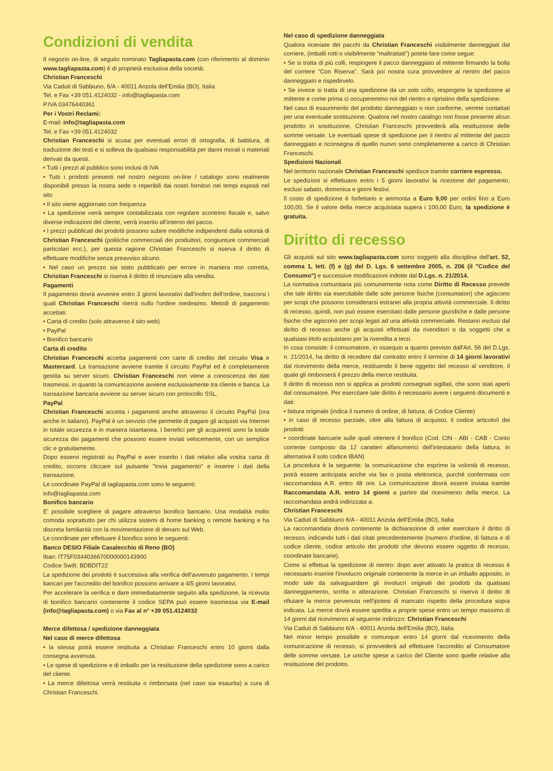Condizioni di vendita
Il negozio on-line, di seguito nominato Tagliapasta.com (con riferimento al dominio www.tagliapasta.com) è di proprietà esclusiva della società:
Christian Franceschi
Via Caduti di Sabbiuno, 6/A - 40011 Anzola dell'Emilia (BO), Italia
Tel. e Fax +39 051.4124032 - info@tagliapasta.com
P.IVA 03476440361
Per i Vostri Reclami:
E-mail: info@tagliapasta.com
Tel. e Fax +39 051.4124032
Christian Franceschi si scusa per eventuali errori di ortografia, di battitura, di traduzione dei testi e si solleva da qualsiasi responsabilità per danni morali o materiali derivati da questi.
• Tutti i prezzi al pubblico sono inclusi di IVA
• Tutti i prodotti presenti nel nostro negozio on-line / catalogo sono realmente disponibili presso la nostra sede o reperibili dai nostri fornitori nei tempi esposti nel sito
• Il sito viene aggiornato con frequenza
• La spedizione verrà sempre contabilizzata con regolare scontrino fiscale e, salvo diverse indicazioni del cliente, verrà inserito all'interno del pacco.
• I prezzi pubblicati dei prodotti possono subire modifiche indipendenti dalla volontà di Christian Franceschi (politiche commerciali dei produttori, congiunture commerciali particolari ecc.), per questa ragione Christian Franceschi si riserva il diritto di effettuare modifiche senza preavviso alcuno.
• Nel caso un prezzo sia stato pubblicato per errore in maniera non corretta, Christian Franceschi si riserva il diritto di rinunciare alla vendita.
Pagamenti
Il pagamento dovrà avvenire entro 3 giorni lavorativi dall'inoltro dell'ordine, trascorsi i quali Christian Franceschi riterrà nullo l'ordine medesimo. Metodi di pagamento accettati:
• Carta di credito (solo attraverso il sito web)
• PayPal
• Bonifico bancario
Carta di credito
Christian Franceschi accetta pagamenti con carte di credito del circuito Visa e Mastercard. La transazione avviene tramite il circuito PayPal ed è completamente gestita su server sicuro. Christian Franceschi non viene a conoscenza dei dati trasmessi, in quanto la comunicazione avviene esclusivamente tra cliente e banca. La transazione bancaria avviene su server sicuro con protocollo SSL.
PayPal
Christian Franceschi accetta i pagamenti anche attraverso il circuito PayPal (ora anche in italiano). PayPal è un servizio che permette di pagare gli acquisti via Internet in totale sicurezza e in maniera istantanea. I benefici per gli acquirenti sono la totale sicurezza dei pagamenti che possono essere inviati velocemente, con un semplice clic e gratuitamente.
Dopo esservi registrati su PayPal e aver inserito i dati relativi alla vostra carta di credito, occorre cliccare sul pulsante "Invia pagamento" e inserire i dati della transazione.
Le coordinate PayPal di tagliapasta.com sono le seguenti:
info@tagliapasta.com
Bonifico bancario
E' possibile scegliere di pagare attraverso bonifico bancario. Una modalità molto comoda soprattutto per chi utilizza sistemi di home banking o remote banking e ha discreta familiarità con la movimentazione di denaro sul Web.
Le coordinate per effettuare il bonifico sono le seguenti:
Banco DESIO Filiale Casalecchio di Reno (BO)
Iban: IT75F0344036670000000143900
Codice Swift: BDBDIT22
La spedizione dei prodotti è successiva alla verifica dell'avvenuto pagamento. I tempi bancari per l'accredito del bonifico possono arrivare a 4/5 giorni lavorativi.
Per accelerare la verifica e dare immediatamente seguito alla spedizione, la ricevuta di bonifico bancario contenente il codice SEPA può essere trasmessa via E-mail (info@tagliapasta.com) o via Fax al n° +39 051.4124032
Merce difettosa / spedizione danneggiata
Nel caso di merce difettosa
• la stessa potrà essere restituita a Christian Franceschi entro 10 giorni dalla consegna avvenuta.
• Le spese di spedizione e di imballo per la restituzione della spedizione sono a carico del cliente.
• La merce difettosa verrà restituita o rimborsata (nel caso sia esaurita) a cura di Christian Franceschi.
Nel caso di spedizione danneggiata
Qualora riceviate dei pacchi da Christian Franceschi visibilmente danneggiati dal corriere, (imballi rotti o visibilmente "maltrattati") potete fare come segue:
• Se si tratta di più colli, respingere il pacco danneggiato al mittente firmando la bolla del corriere "Con Riserva". Sarà poi nostra cura provvedere al rientro del pacco danneggiato e rispedirvelo.
• Se invece si tratta di una spedizione da un solo collo, respingete la spedizione al mittente e come prima ci occuperemmo noi del rientro e ripristino della spedizione.
Nel caso di esaurimento del prodotto danneggiato o non conforme, verrete contattati per una eventuale sostituzione. Qualora nel nostro catalogo non fosse presente alcun prodotto in sostituzione, Christian Franceschi provvederà alla restituzione delle somme versate. Le eventuali spese di spedizione per il rientro al mittente del pacco danneggiato e riconsegna di quello nuovo sono completamente a carico di Christian Franceschi.
Spedizioni Nazionali
Nel territorio nazionale Christian Franceschi spedisce tramite corriere espresso.
Le spedizioni si effettuano entro i 5 giorni lavorativi la ricezione del pagamento, esclusi sabato, domenica e giorni festivi.
Il costo di spedizione è forfettario e ammonta a Euro 9,00 per ordini fino a Euro 100,00. Se il valore della merce acquistata supera i 100,00 Euro, la spedizione è gratuita.
Diritto di recesso
Gli acquisti sul sito www.tagliapasta.com sono soggetti alla disciplina dell'art. 52, comma 1, lett. (f) e (g) del D. Lgs. 6 settembre 2005, n. 206 (il "Codice del Consumo") e successive modificazioni indotte dal D.Lgs. n. 21/2014.
La normativa comunitaria più comunemente nota come Diritto di Recesso prevede che tale diritto sia esercitabile dalle sole persone fisiche (consumatori) che agiscono per scopi che possono considerarsi estranei alla propria attività commerciale. Il diritto di recesso, quindi, non può essere esercitato dalle persone giuridiche e dalle persone fisiche che agiscono per scopi legati ad una attività commerciale. Restano esclusi dal diritto di recesso anche gli acquisti effettuati da rivenditori o da soggetti che a qualsiasi titolo acquistano per la rivendita a terzi.
In cosa consiste: il consumatore, in ossequio a quanto previsto dall'Art. 56 del D.Lgs. n. 21/2014, ha diritto di recedere dal contratto entro il termine di 14 giorni lavorativi dal ricevimento della merce, restituendo il bene oggetto del recesso al venditore, il quale gli rimborserà il prezzo della merce restituita.
Il diritto di recesso non si applica ai prodotti consegnati sigillati, che sono stati aperti dal consumatore. Per esercitare tale diritto è necessario avere i seguenti documenti e dati:
• fattura originale (indica il numero di ordine, di fattura, di Codice Cliente)
• in caso di recesso parziale, oltre alla fattura di acquisto, il codice articolo/i dei prodotti
• coordinate bancarie sulle quali ottenere il bonifico (Cod. CIN - ABI - CAB - Conto corrente composto da 12 caratteri alfanumerici dell'intestatario della fattura, in alternativa il solo codice IBAN)
La procedura è la seguente: la comunicazione che esprime la volontà di recesso, potrà essere anticipata anche via fax o posta elettronica, purché confermata con raccomandata A.R. entro 48 ore. La comunicazione dovrà essere inviata tramite Raccomandata A.R. entro 14 giorni a partire dal ricevimento della merce. La raccomandata andrà indirizzata a:
Christian Franceschi
Via Caduti di Sabbiuno 6/A - 40011 Anzola dell'Emilia (BO), Italia
La raccomandata dovrà contenente la dichiarazione di voler esercitare il diritto di recesso, indicando tutti i dati citati precedentemente (numero d'ordine, di fattura e di codice cliente, codice articolo dei prodotti che devono essere oggetto di recesso, coordinate bancarie).
Come si effettua la spedizione di rientro: dopo aver attivato la pratica di recesso è necessario inserire l'involucro originale contenente la merce in un imballo apposito, in modo tale da salvaguardare gli involucri originali dei prodotti da qualsiasi danneggiamento, scritta o alterazione. Christian Franceschi si riserva il diritto di rifiutare la merce pervenuta nell'ipotesi di mancato rispetto della procedura sopra indicata. La merce dovrà essere spedita a proprie spese entro un tempo massimo di 14 giorni dal ricevimento al seguente indirizzo: Christian Franceschi
Via Caduti di Sabbiuno 6/A - 40011 Anzola dell'Emilia (BO), Italia
Nel minor tempo possibile e comunque entro 14 giorni dal ricevimento della comunicazione di recesso, si provvederà ad effettuare l'accredito al Consumatore delle somme versate. Le uniche spese a carico del Cliente sono quelle relative alla restituzione del prodotto.